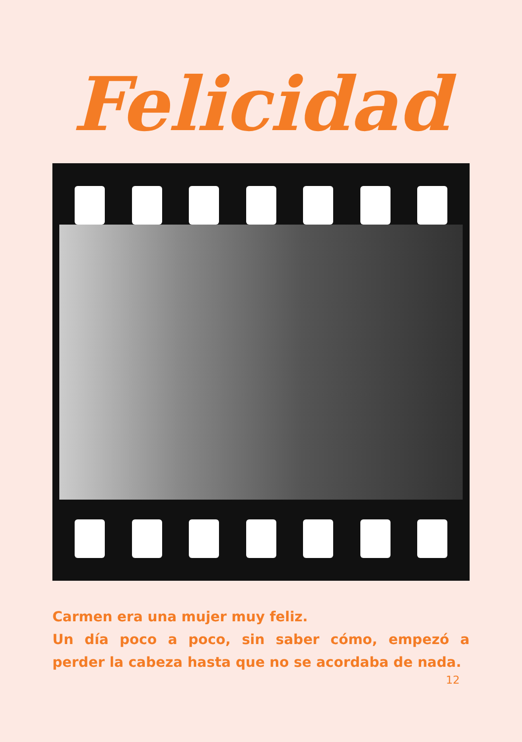Felicidad
Carmen era una mujer muy feliz.
Un día poco a poco, sin saber cómo, empezó a perder la cabeza hasta que no se acordaba de nada.
12